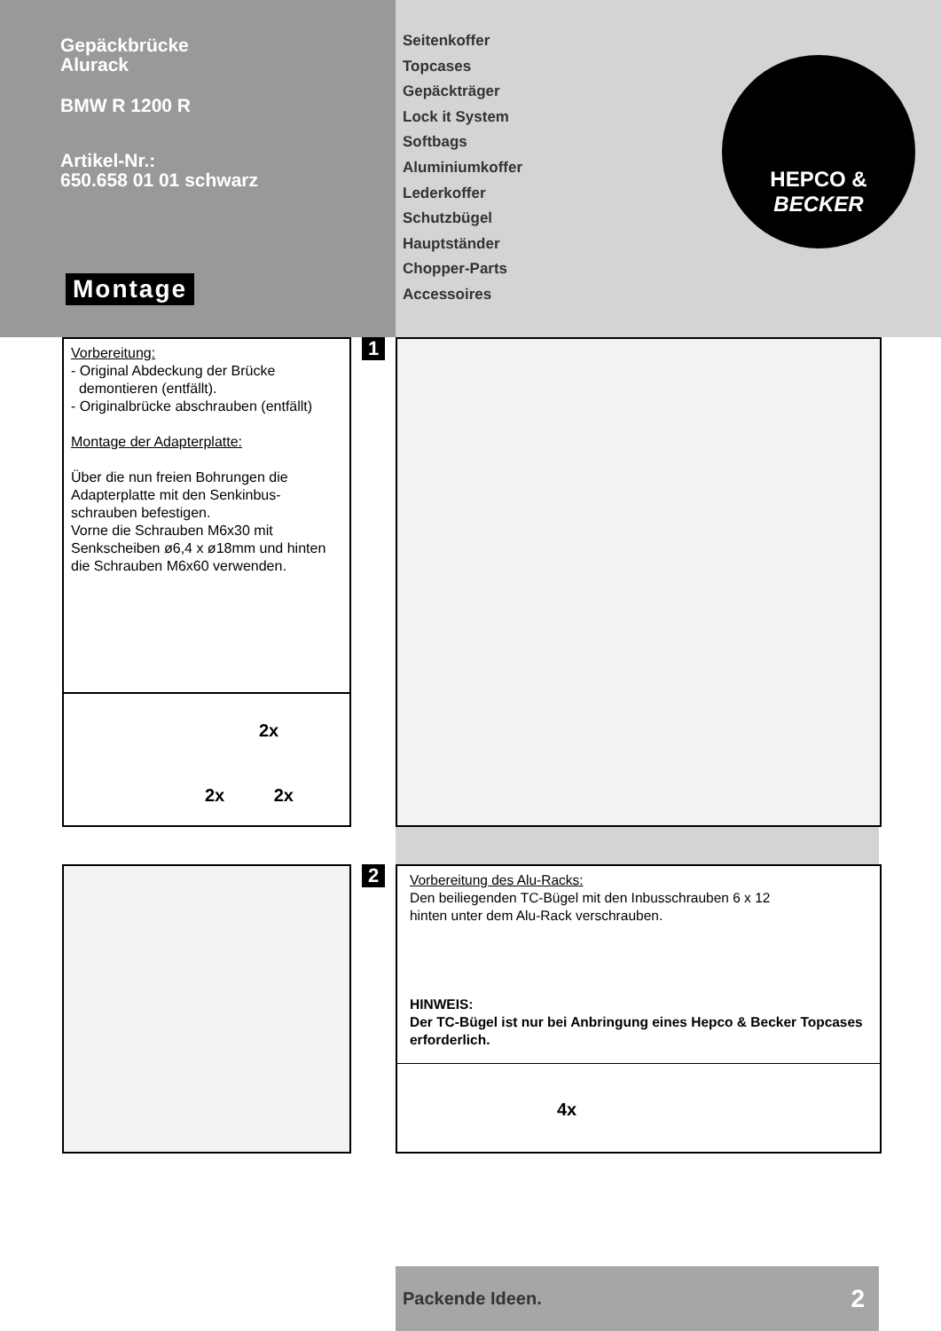Gepäckbrücke
Alurack
BMW R 1200 R
Artikel-Nr.:
650.658 01 01 schwarz
Montage
Seitenkoffer
Topcases
Gepäckträger
Lock it System
Softbags
Aluminiumkoffer
Lederkoffer
Schutzbügel
Hauptständer
Chopper-Parts
Accessoires
HEPCO &
BECKER
Vorbereitung:
- Original Abdeckung der Brücke
demontieren (entfällt).
- Originalbrücke abschrauben (entfällt)
Montage der Adapterplatte:
Über die nun freien Bohrungen die Adapterplatte mit den Senkinbus-schrauben befestigen.
Vorne die Schrauben M6x30 mit Senkscheiben ø6,4 x ø18mm und hinten die Schrauben M6x60 verwenden.
2x
2x 2x
1
2
Vorbereitung des Alu-Racks:
Den beiliegenden TC-Bügel mit den Inbusschrauben 6 x 12
hinten unter dem Alu-Rack verschrauben.
HINWEIS:
Der TC-Bügel ist nur bei Anbringung eines Hepco & Becker Topcases erforderlich.
4x
Packende Ideen. 2